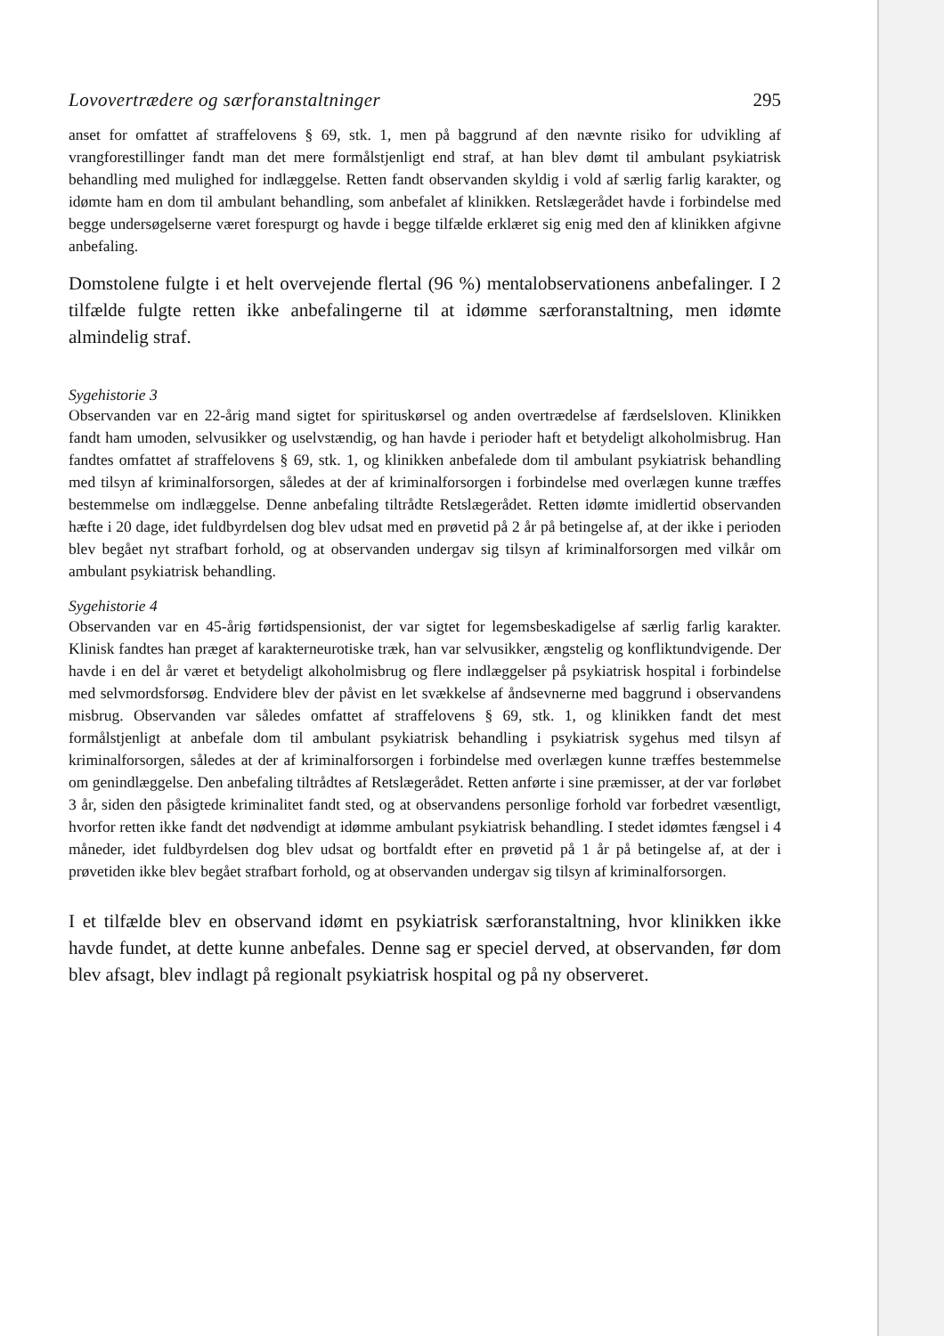Lovovertrædere og særforanstaltninger 295
anset for omfattet af straffelovens § 69, stk. 1, men på baggrund af den nævnte risiko for udvikling af vrangforestillinger fandt man det mere formålstjenligt end straf, at han blev dømt til ambulant psykiatrisk behandling med mulighed for indlæggelse. Retten fandt observanden skyldig i vold af særlig farlig karakter, og idømte ham en dom til ambulant behandling, som anbefalet af klinikken. Retslægerådet havde i forbindelse med begge undersøgelserne været forespurgt og havde i begge tilfælde erklæret sig enig med den af klinikken afgivne anbefaling.
Domstolene fulgte i et helt overvejende flertal (96 %) mentalobservationens anbefalinger. I 2 tilfælde fulgte retten ikke anbefalingerne til at idømme særforanstaltning, men idømte almindelig straf.
Sygehistorie 3
Observanden var en 22-årig mand sigtet for spirituskørsel og anden overtrædelse af færdselsloven. Klinikken fandt ham umoden, selvusikker og uselvstændig, og han havde i perioder haft et betydeligt alkoholmisbrug. Han fandtes omfattet af straffelovens § 69, stk. 1, og klinikken anbefalede dom til ambulant psykiatrisk behandling med tilsyn af kriminalforsorgen, således at der af kriminalforsorgen i forbindelse med overlægen kunne træffes bestemmelse om indlæggelse. Denne anbefaling tiltrådte Retslægerådet. Retten idømte imidlertid observanden hæfte i 20 dage, idet fuldbyrdelsen dog blev udsat med en prøvetid på 2 år på betingelse af, at der ikke i perioden blev begået nyt strafbart forhold, og at observanden undergav sig tilsyn af kriminalforsorgen med vilkår om ambulant psykiatrisk behandling.
Sygehistorie 4
Observanden var en 45-årig førtidspensionist, der var sigtet for legemsbeskadigelse af særlig farlig karakter. Klinisk fandtes han præget af karakterneurotiske træk, han var selvusikker, ængstelig og konfliktundvigende. Der havde i en del år været et betydeligt alkoholmisbrug og flere indlæggelser på psykiatrisk hospital i forbindelse med selvmordsforsøg. Endvidere blev der påvist en let svækkelse af åndsevnerne med baggrund i observandens misbrug. Observanden var således omfattet af straffelovens § 69, stk. 1, og klinikken fandt det mest formålstjenligt at anbefale dom til ambulant psykiatrisk behandling i psykiatrisk sygehus med tilsyn af kriminalforsorgen, således at der af kriminalforsorgen i forbindelse med overlægen kunne træffes bestemmelse om genindlæggelse. Den anbefaling tiltrådtes af Retslægerådet. Retten anførte i sine præmisser, at der var forløbet 3 år, siden den påsigtede kriminalitet fandt sted, og at observandens personlige forhold var forbedret væsentligt, hvorfor retten ikke fandt det nødvendigt at idømme ambulant psykiatrisk behandling. I stedet idømtes fængsel i 4 måneder, idet fuldbyrdelsen dog blev udsat og bortfaldt efter en prøvetid på 1 år på betingelse af, at der i prøvetiden ikke blev begået strafbart forhold, og at observanden undergav sig tilsyn af kriminalforsorgen.
I et tilfælde blev en observand idømt en psykiatrisk særforanstaltning, hvor klinikken ikke havde fundet, at dette kunne anbefales. Denne sag er speciel derved, at observanden, før dom blev afsagt, blev indlagt på regionalt psykiatrisk hospital og på ny observeret.